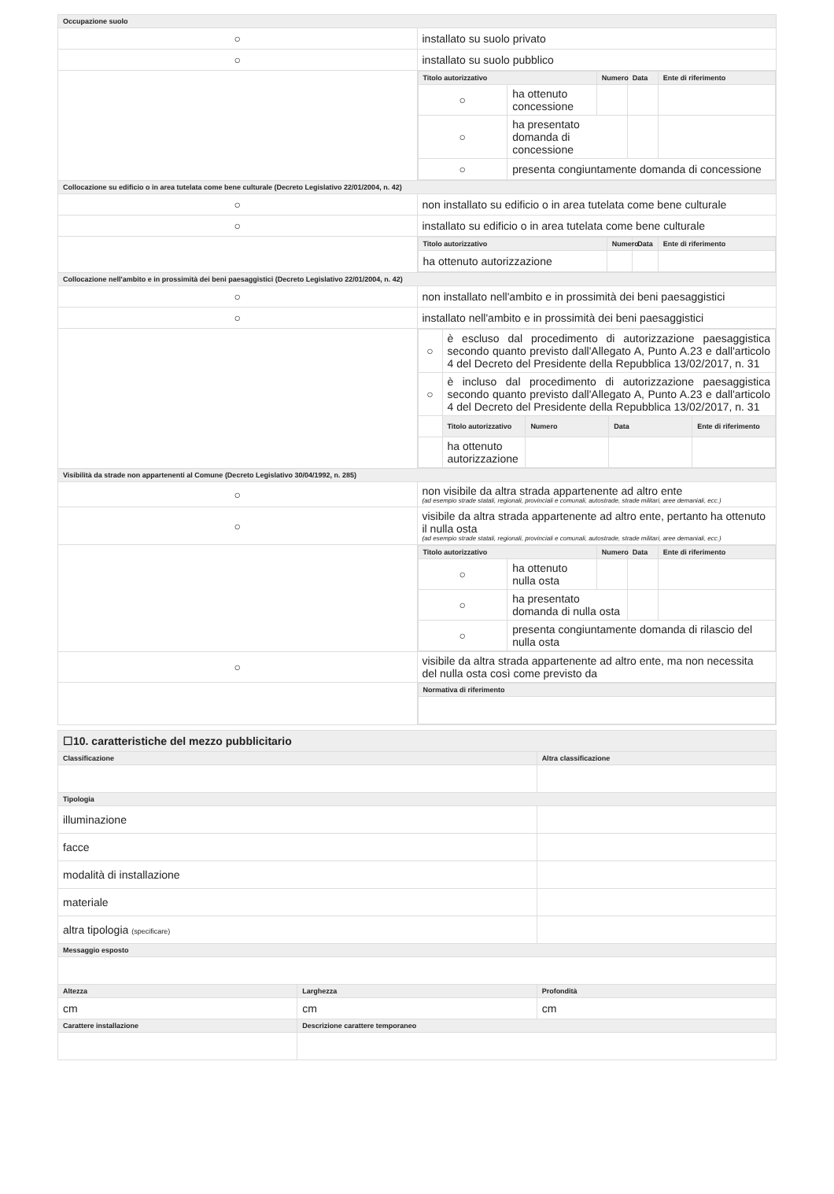| Occupazione suolo | |
| --- | --- |
| ○ | installato su suolo privato |
| ○ | installato su suolo pubblico |
| | / Titolo autorizzativo / / Numero / Data / Ente di riferimento / / --- / --- / --- / --- / --- / / ○ / ha ottenuto concessione / / / / / ○ / ha presentato domanda di concessione / / / / / ○ / presenta congiuntamente domanda di concessione / / / / |
| Collocazione su edificio o in area tutelata come bene culturale (Decreto Legislativo 22/01/2004, n. 42) | |
| ○ | non installato su edificio o in area tutelata come bene culturale |
| ○ | installato su edificio o in area tutelata come bene culturale |
| | / Titolo autorizzativo / Numero / Data / Ente di riferimento / / --- / --- / --- / --- / / ha ottenuto autorizzazione / / / / |
| Collocazione nell'ambito e in prossimità dei beni paesaggistici (Decreto Legislativo 22/01/2004, n. 42) | |
| ○ | non installato nell'ambito e in prossimità dei beni paesaggistici |
| ○ | installato nell'ambito e in prossimità dei beni paesaggistici |
| | / ○ / è escluso dal procedimento di autorizzazione paesaggistica secondo quanto previsto dall'Allegato A, Punto A.23 e dall'articolo 4 del Decreto del Presidente della Repubblica 13/02/2017, n. 31 / / / / / ○ / è incluso dal procedimento di autorizzazione paesaggistica secondo quanto previsto dall'Allegato A, Punto A.23 e dall'articolo 4 del Decreto del Presidente della Repubblica 13/02/2017, n. 31 / / / / / / Titolo autorizzativo / Numero / Data / Ente di riferimento / / / ha ottenuto autorizzazione / / / / |
| Visibilità da strade non appartenenti al Comune (Decreto Legislativo 30/04/1992, n. 285) | |
| ○ | non visibile da altra strada appartenente ad altro ente (ad esempio strade statali, regionali, provinciali e comunali, autostrade, strade militari, aree demaniali, ecc.) |
| ○ | visibile da altra strada appartenente ad altro ente, pertanto ha ottenuto il nulla osta (ad esempio strade statali, regionali, provinciali e comunali, autostrade, strade militari, aree demaniali, ecc.) |
| | / Titolo autorizzativo / / Numero / Data / Ente di riferimento / / --- / --- / --- / --- / --- / / ○ / ha ottenuto nulla osta / / / / / ○ / ha presentato domanda di nulla osta / / / / / ○ / presenta congiuntamente domanda di rilascio del nulla osta / / / / |
| ○ | visibile da altra strada appartenente ad altro ente, ma non necessita del nulla osta così come previsto da |
| | / Normativa di riferimento / / --- / |
| ☐10. caratteristiche del mezzo pubblicitario | | |
| Classificazione | | Altra classificazione |
| Tipologia | | |
| illuminazione | | |
| facce | | |
| modalità di installazione | | |
| materiale | | |
| altra tipologia (specificare) | | |
| Messaggio esposto | | |
| Altezza | Larghezza | Profondità |
| cm | cm | cm |
| Carattere installazione | Descrizione carattere temporaneo | |